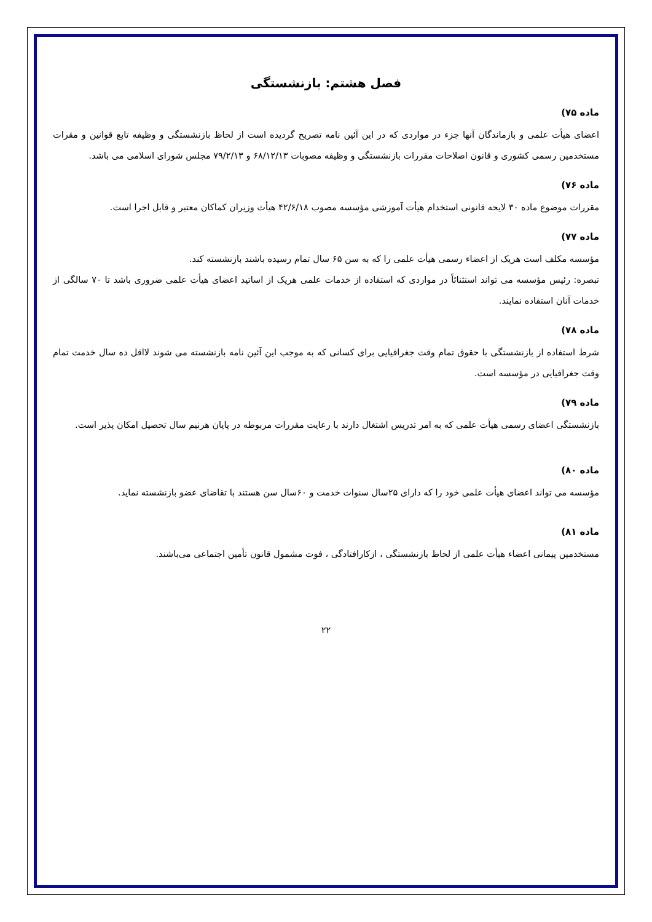فصل هشتم: بازنشستگی
ماده ۷۵)
اعضای هیأت علمی و بازماندگان آنها جزء در مواردی که در این آئین نامه تصریح گردیده است از لحاظ بازنشستگی و وظیفه تابع قوانین و مقرات مستخدمین رسمی کشوری و قانون اصلاحات مقررات بازنشستگی و وظیفه مصوبات ۶۸/۱۲/۱۳ و ۷۹/۲/۱۳ مجلس شورای اسلامی می باشد.
ماده ۷۶)
مقررات موضوع ماده ۳۰ لایحه قانونی استخدام هیأت آموزشی مؤسسه مصوب ۴۲/۶/۱۸ هیأت وزیران کماکان معتبر و قابل اجرا است.
ماده ۷۷)
مؤسسه مکلف است هریک از اعضاء رسمی هیأت علمی را که به سن ۶۵ سال تمام رسیده باشند بازنشسته کند.
تبصره: رئیس مؤسسه می تواند استثنائاً در مواردی که استفاده از خدمات علمی هریک از اساتید اعضای هیأت علمی ضروری باشد تا ۷۰ سالگی از خدمات آنان استفاده نمایند.
ماده ۷۸)
شرط استفاده از بازنشستگی با حقوق تمام وقت جغرافیایی برای کسانی که به موجب این آئین نامه بازنشسته می شوند لااقل ده سال خدمت تمام وقت جغرافیایی در مؤسسه است.
ماده ۷۹)
بازنشستگی اعضای رسمی هیأت علمی که به امر تدریس اشتغال دارند با رعایت مقررات مربوطه در پایان هرنیم سال تحصیل امکان پذیر است.
ماده ۸۰)
مؤسسه می تواند اعضای هیأت علمی خود را که دارای ۲۵سال سنوات خدمت و ۶۰سال سن هستند با تقاضای عضو بازنشسته نماید.
ماده ۸۱)
مستخدمین پیمانی اعضاء هیأت علمی از لحاظ بازنشستگی ، ازکارافتادگی ، فوت مشمول قانون تأمین اجتماعی می‌باشند.
۲۲